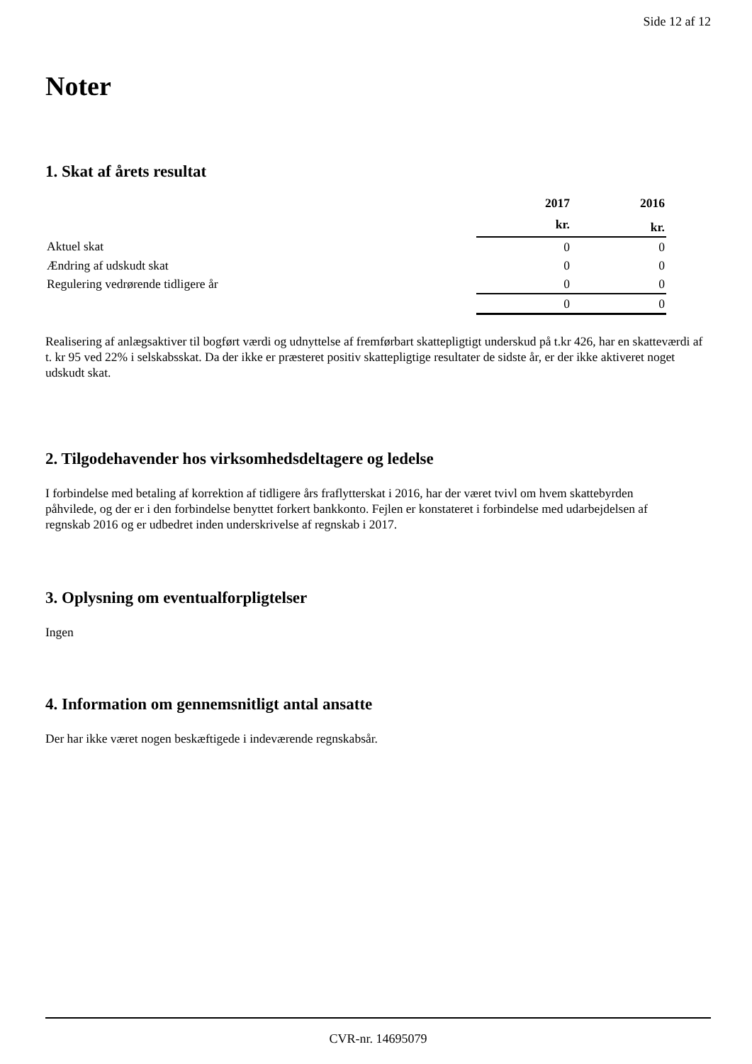Side 12 af 12
Noter
1. Skat af årets resultat
| | | 2017 | 2016 |
| | | kr. | kr. |
| Aktuel skat | | 0 | 0 |
| Ændring af udskudt skat | | 0 | 0 |
| Regulering vedrørende tidligere år | | 0 | 0 |
| | | 0 | 0 |
Realisering af anlægsaktiver til bogført værdi og udnyttelse af fremførbart skattepligtigt underskud på t.kr 426, har en skatteværdi af t. kr 95 ved 22% i selskabsskat. Da der ikke er præsteret positiv skattepligtige resultater de sidste år, er der ikke aktiveret noget udskudt skat.
2. Tilgodehavender hos virksomhedsdeltagere og ledelse
I forbindelse med betaling af korrektion af tidligere års fraflytterskat i 2016, har der været tvivl om hvem skattebyrden påhvilede, og der er i den forbindelse benyttet forkert bankkonto. Fejlen er konstateret i forbindelse med udarbejdelsen af regnskab 2016 og er udbedret inden underskrivelse af regnskab i 2017.
3. Oplysning om eventualforpligtelser
Ingen
4. Information om gennemsnitligt antal ansatte
Der har ikke været nogen beskæftigede i indeværende regnskabsår.
CVR-nr. 14695079